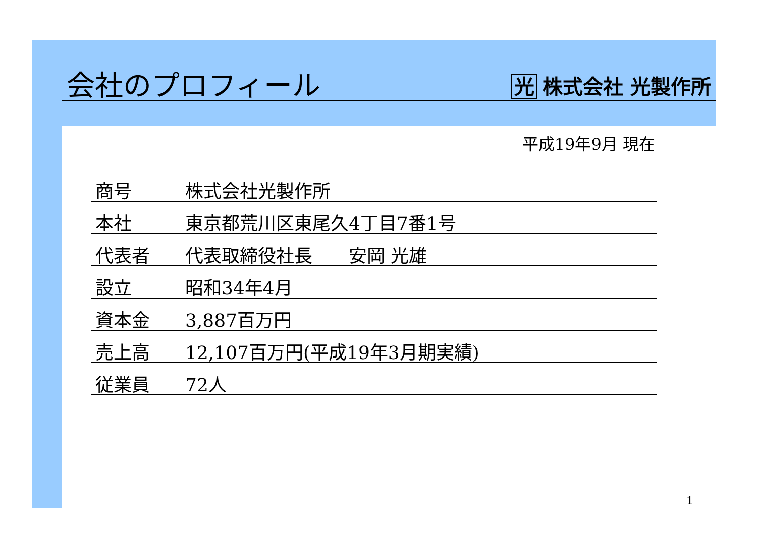会社のプロフィール
光 株式会社 光製作所
平成19年9月 現在
| 商号 | 株式会社光製作所 |
| 本社 | 東京都荒川区東尾久4丁目7番1号 |
| 代表者 | 代表取締役社長 安岡 光雄 |
| 設立 | 昭和34年4月 |
| 資本金 | 3,887百万円 |
| 売上高 | 12,107百万円(平成19年3月期実績) |
| 従業員 | 72人 |
1